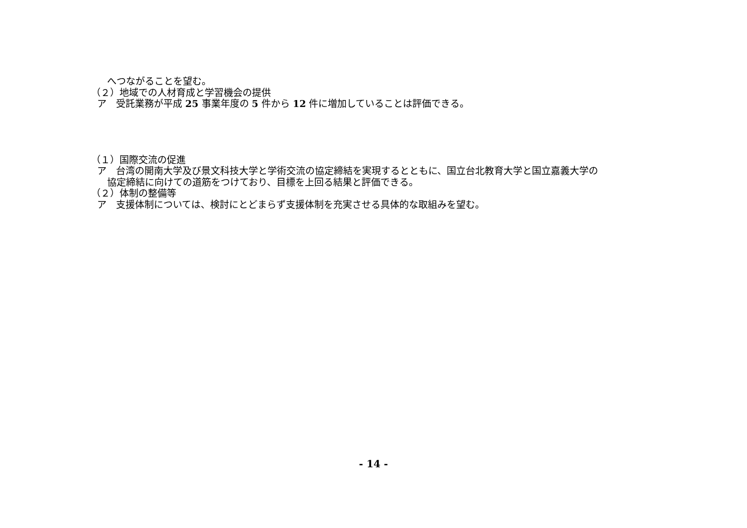へつながることを望む。
（２）地域での人材育成と学習機会の提供
ア　受託業務が平成 25 事業年度の 5 件から 12 件に増加していることは評価できる。
（１）国際交流の促進
ア　台湾の開南大学及び景文科技大学と学術交流の協定締結を実現するとともに、国立台北教育大学と国立嘉義大学の
協定締結に向けての道筋をつけており、目標を上回る結果と評価できる。
（２）体制の整備等
ア　支援体制については、検討にとどまらず支援体制を充実させる具体的な取組みを望む。
- 14 -